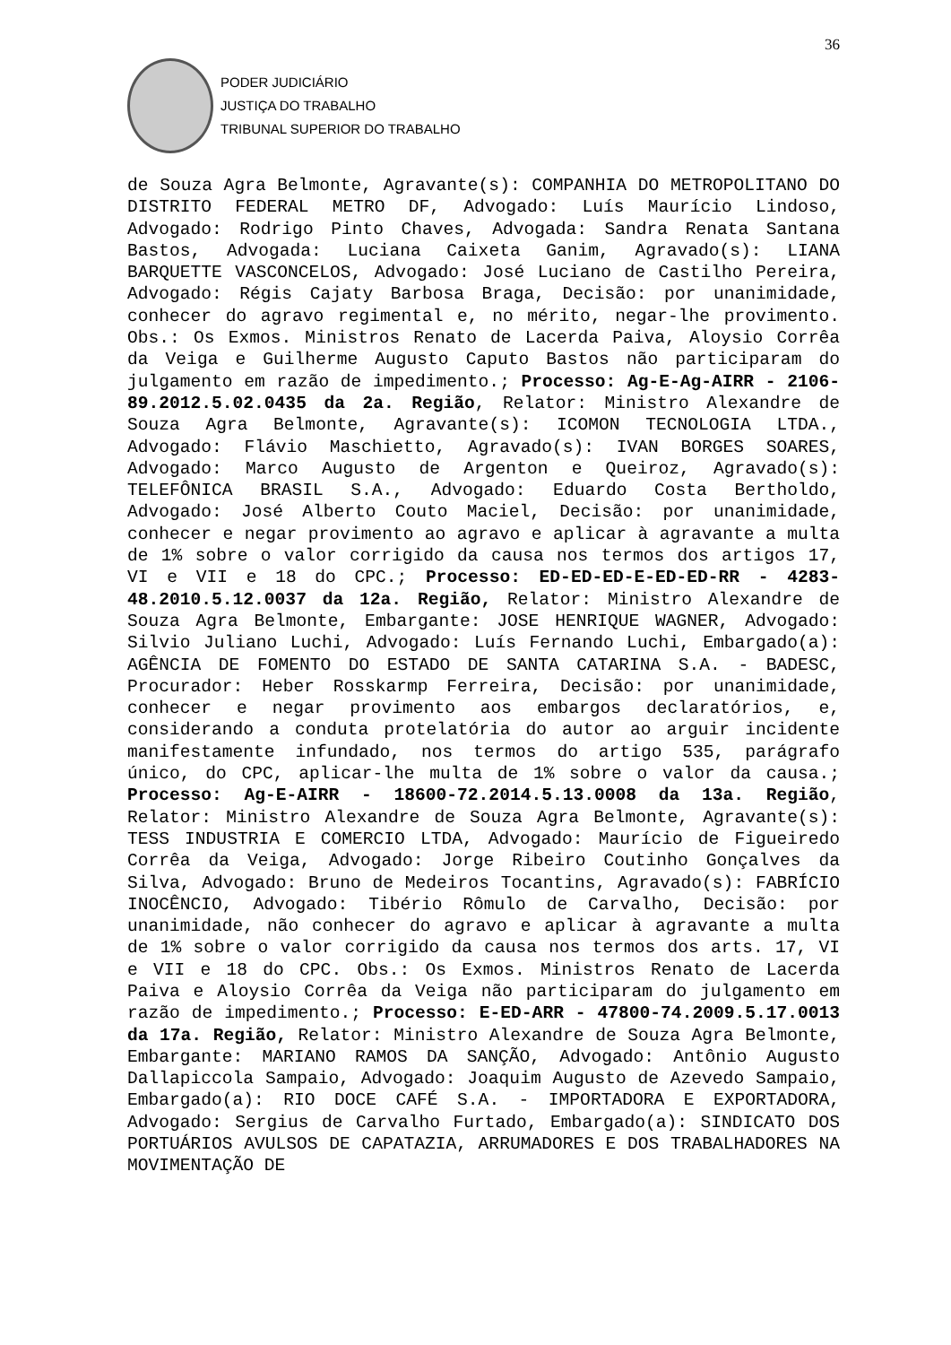36
PODER JUDICIÁRIO
JUSTIÇA DO TRABALHO
TRIBUNAL SUPERIOR DO TRABALHO
de Souza Agra Belmonte, Agravante(s): COMPANHIA DO METROPOLITANO DO DISTRITO FEDERAL METRO DF, Advogado: Luís Maurício Lindoso, Advogado: Rodrigo Pinto Chaves, Advogada: Sandra Renata Santana Bastos, Advogada: Luciana Caixeta Ganim, Agravado(s): LIANA BARQUETTE VASCONCELOS, Advogado: José Luciano de Castilho Pereira, Advogado: Régis Cajaty Barbosa Braga, Decisão: por unanimidade, conhecer do agravo regimental e, no mérito, negar-lhe provimento. Obs.: Os Exmos. Ministros Renato de Lacerda Paiva, Aloysio Corrêa da Veiga e Guilherme Augusto Caputo Bastos não participaram do julgamento em razão de impedimento.; Processo: Ag-E-Ag-AIRR - 2106-89.2012.5.02.0435 da 2a. Região, Relator: Ministro Alexandre de Souza Agra Belmonte, Agravante(s): ICOMON TECNOLOGIA LTDA., Advogado: Flávio Maschietto, Agravado(s): IVAN BORGES SOARES, Advogado: Marco Augusto de Argenton e Queiroz, Agravado(s): TELEFÔNICA BRASIL S.A., Advogado: Eduardo Costa Bertholdo, Advogado: José Alberto Couto Maciel, Decisão: por unanimidade, conhecer e negar provimento ao agravo e aplicar à agravante a multa de 1% sobre o valor corrigido da causa nos termos dos artigos 17, VI e VII e 18 do CPC.; Processo: ED-ED-ED-E-ED-ED-RR - 4283-48.2010.5.12.0037 da 12a. Região, Relator: Ministro Alexandre de Souza Agra Belmonte, Embargante: JOSE HENRIQUE WAGNER, Advogado: Silvio Juliano Luchi, Advogado: Luís Fernando Luchi, Embargado(a): AGÊNCIA DE FOMENTO DO ESTADO DE SANTA CATARINA S.A. - BADESC, Procurador: Heber Rosskarmp Ferreira, Decisão: por unanimidade, conhecer e negar provimento aos embargos declaratórios, e, considerando a conduta protelatória do autor ao arguir incidente manifestamente infundado, nos termos do artigo 535, parágrafo único, do CPC, aplicar-lhe multa de 1% sobre o valor da causa.; Processo: Ag-E-AIRR - 18600-72.2014.5.13.0008 da 13a. Região, Relator: Ministro Alexandre de Souza Agra Belmonte, Agravante(s): TESS INDUSTRIA E COMERCIO LTDA, Advogado: Maurício de Figueiredo Corrêa da Veiga, Advogado: Jorge Ribeiro Coutinho Gonçalves da Silva, Advogado: Bruno de Medeiros Tocantins, Agravado(s): FABRÍCIO INOCÊNCIO, Advogado: Tibério Rômulo de Carvalho, Decisão: por unanimidade, não conhecer do agravo e aplicar à agravante a multa de 1% sobre o valor corrigido da causa nos termos dos arts. 17, VI e VII e 18 do CPC. Obs.: Os Exmos. Ministros Renato de Lacerda Paiva e Aloysio Corrêa da Veiga não participaram do julgamento em razão de impedimento.; Processo: E-ED-ARR - 47800-74.2009.5.17.0013 da 17a. Região, Relator: Ministro Alexandre de Souza Agra Belmonte, Embargante: MARIANO RAMOS DA SANÇÃO, Advogado: Antônio Augusto Dallapiccola Sampaio, Advogado: Joaquim Augusto de Azevedo Sampaio, Embargado(a): RIO DOCE CAFÉ S.A. - IMPORTADORA E EXPORTADORA, Advogado: Sergius de Carvalho Furtado, Embargado(a): SINDICATO DOS PORTUÁRIOS AVULSOS DE CAPATAZIA, ARRUMADORES E DOS TRABALHADORES NA MOVIMENTAÇÃO DE